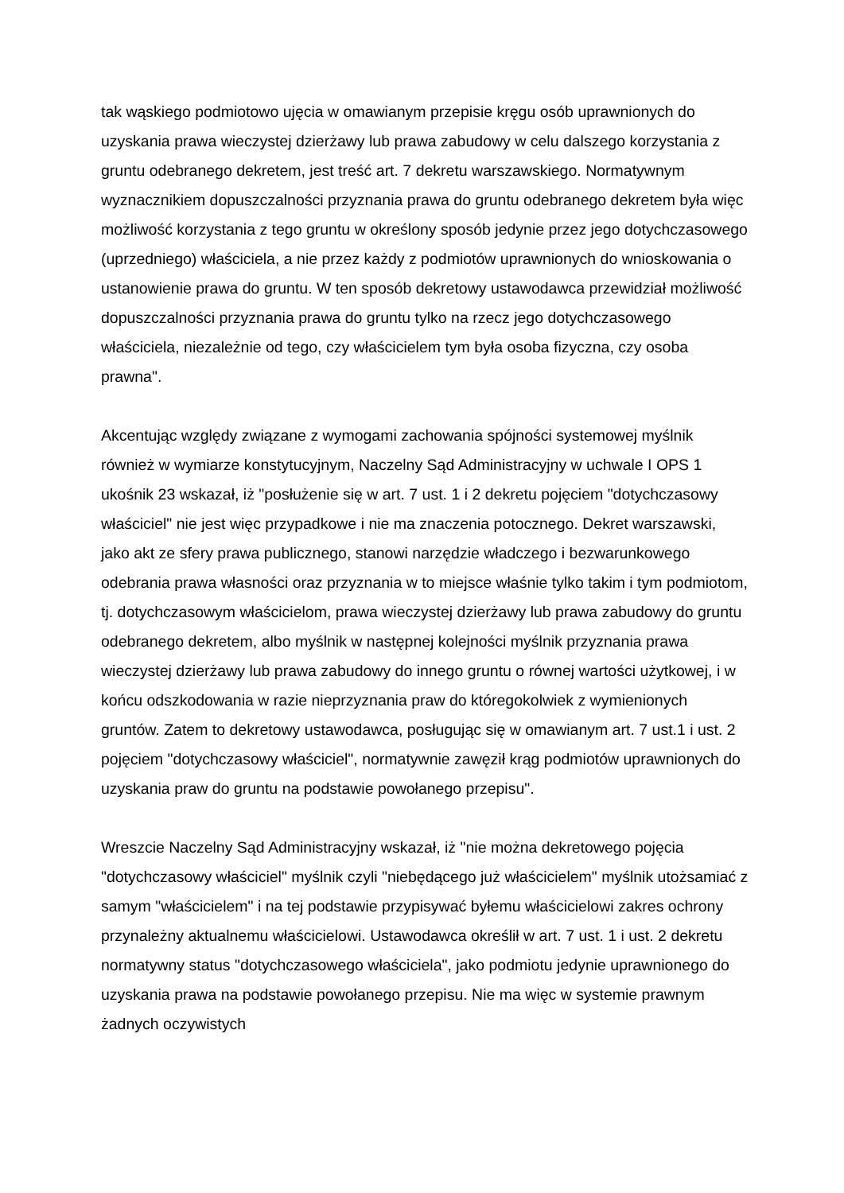tak wąskiego podmiotowo ujęcia w omawianym przepisie kręgu osób uprawnionych do uzyskania prawa wieczystej dzierżawy lub prawa zabudowy w celu dalszego korzystania z gruntu odebranego dekretem, jest treść art. 7 dekretu warszawskiego. Normatywnym wyznacznikiem dopuszczalności przyznania prawa do gruntu odebranego dekretem była więc możliwość korzystania z tego gruntu w określony sposób jedynie przez jego dotychczasowego (uprzedniego) właściciela, a nie przez każdy z podmiotów uprawnionych do wnioskowania o ustanowienie prawa do gruntu. W ten sposób dekretowy ustawodawca przewidział możliwość dopuszczalności przyznania prawa do gruntu tylko na rzecz jego dotychczasowego właściciela, niezależnie od tego, czy właścicielem tym była osoba fizyczna, czy osoba prawna".
Akcentując względy związane z wymogami zachowania spójności systemowej myślnik również w wymiarze konstytucyjnym, Naczelny Sąd Administracyjny w uchwale I OPS 1 ukośnik 23 wskazał, iż "posłużenie się w art. 7 ust. 1 i 2 dekretu pojęciem "dotychczasowy właściciel" nie jest więc przypadkowe i nie ma znaczenia potocznego. Dekret warszawski, jako akt ze sfery prawa publicznego, stanowi narzędzie władczego i bezwarunkowego odebrania prawa własności oraz przyznania w to miejsce właśnie tylko takim i tym podmiotom, tj. dotychczasowym właścicielom, prawa wieczystej dzierżawy lub prawa zabudowy do gruntu odebranego dekretem, albo myślnik w następnej kolejności myślnik przyznania prawa wieczystej dzierżawy lub prawa zabudowy do innego gruntu o równej wartości użytkowej, i w końcu odszkodowania w razie nieprzyznania praw do któregokolwiek z wymienionych gruntów. Zatem to dekretowy ustawodawca, posługując się w omawianym art. 7 ust.1 i ust. 2 pojęciem "dotychczasowy właściciel", normatywnie zawęził krąg podmiotów uprawnionych do uzyskania praw do gruntu na podstawie powołanego przepisu".
Wreszcie Naczelny Sąd Administracyjny wskazał, iż "nie można dekretowego pojęcia "dotychczasowy właściciel" myślnik czyli "niebędącego już właścicielem" myślnik utożsamiać z samym "właścicielem" i na tej podstawie przypisywać byłemu właścicielowi zakres ochrony przynależny aktualnemu właścicielowi. Ustawodawca określił w art. 7 ust. 1 i ust. 2 dekretu normatywny status "dotychczasowego właściciela", jako podmiotu jedynie uprawnionego do uzyskania prawa na podstawie powołanego przepisu. Nie ma więc w systemie prawnym żadnych oczywistych